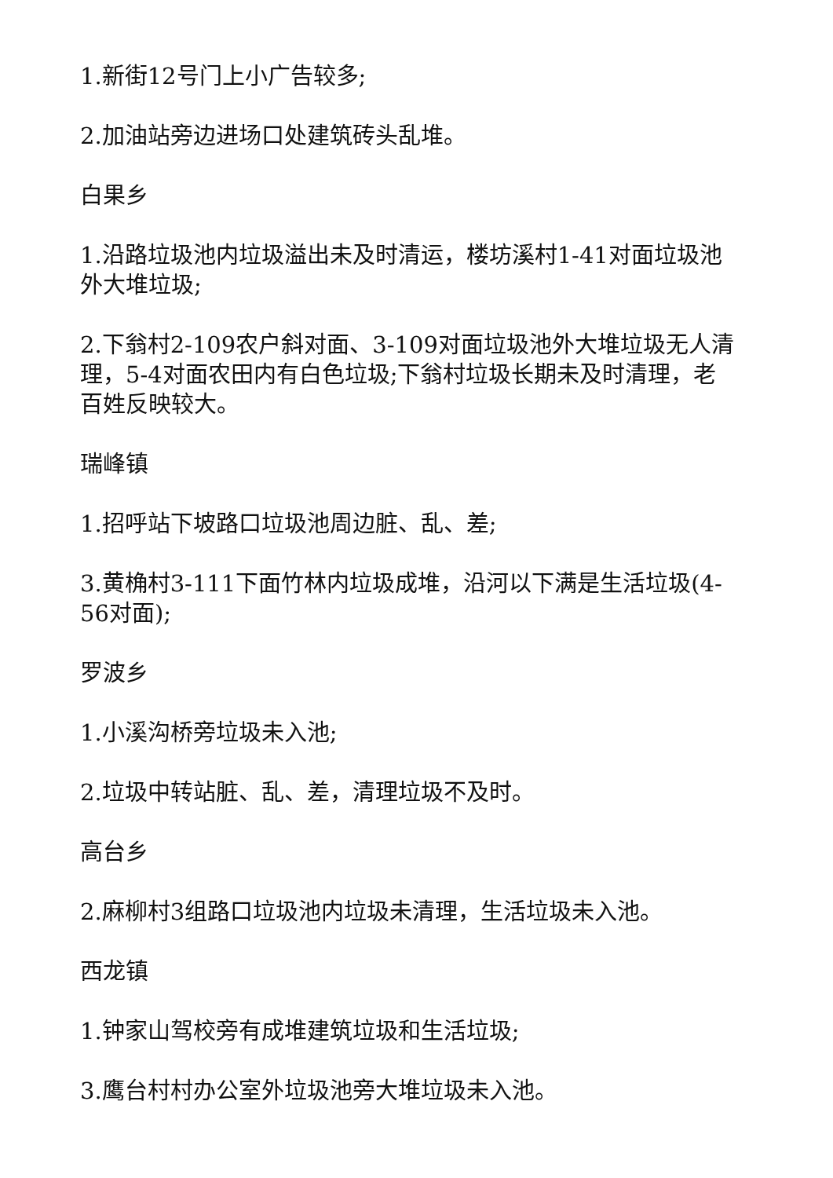1.新街12号门上小广告较多;
2.加油站旁边进场口处建筑砖头乱堆。
白果乡
1.沿路垃圾池内垃圾溢出未及时清运，楼坊溪村1-41对面垃圾池外大堆垃圾;
2.下翁村2-109农户斜对面、3-109对面垃圾池外大堆垃圾无人清理，5-4对面农田内有白色垃圾;下翁村垃圾长期未及时清理，老百姓反映较大。
瑞峰镇
1.招呼站下坡路口垃圾池周边脏、乱、差;
3.黄桷村3-111下面竹林内垃圾成堆，沿河以下满是生活垃圾(4-56对面);
罗波乡
1.小溪沟桥旁垃圾未入池;
2.垃圾中转站脏、乱、差，清理垃圾不及时。
高台乡
2.麻柳村3组路口垃圾池内垃圾未清理，生活垃圾未入池。
西龙镇
1.钟家山驾校旁有成堆建筑垃圾和生活垃圾;
3.鹰台村村办公室外垃圾池旁大堆垃圾未入池。